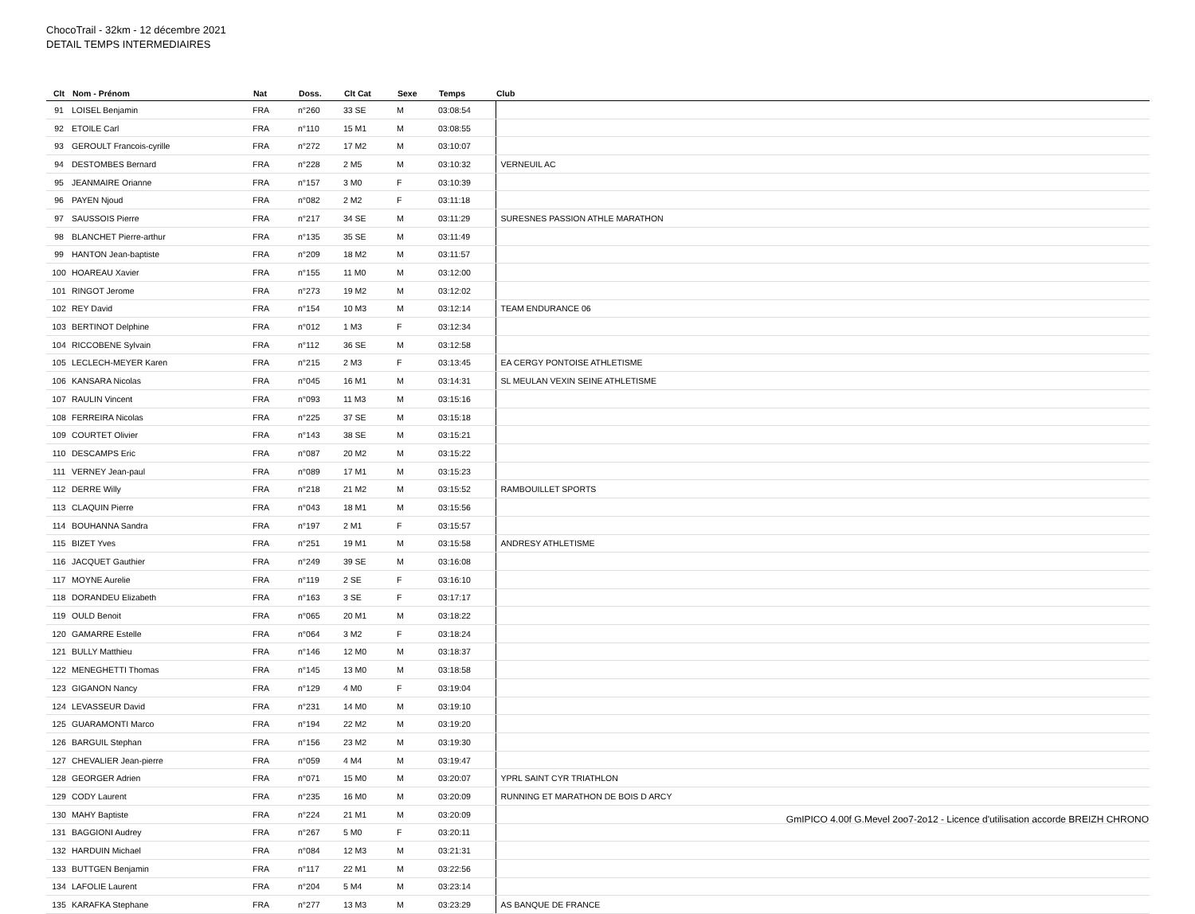ChocoTrail - 32km - 12 décembre 2021
DETAIL TEMPS INTERMEDIAIRES
| Clt | Nom - Prénom | Nat | Doss. | Clt Cat | Sexe | Temps | Club |
| --- | --- | --- | --- | --- | --- | --- | --- |
| 91 | LOISEL Benjamin | FRA | n°260 | 33 SE | M | 03:08:54 | |
| 92 | ETOILE Carl | FRA | n°110 | 15 M1 | M | 03:08:55 | |
| 93 | GEROULT Francois-cyrille | FRA | n°272 | 17 M2 | M | 03:10:07 | |
| 94 | DESTOMBES Bernard | FRA | n°228 | 2 M5 | M | 03:10:32 | VERNEUIL AC |
| 95 | JEANMAIRE Orianne | FRA | n°157 | 3 M0 | F | 03:10:39 | |
| 96 | PAYEN Njoud | FRA | n°082 | 2 M2 | F | 03:11:18 | |
| 97 | SAUSSOIS Pierre | FRA | n°217 | 34 SE | M | 03:11:29 | SURESNES PASSION ATHLE MARATHON |
| 98 | BLANCHET Pierre-arthur | FRA | n°135 | 35 SE | M | 03:11:49 | |
| 99 | HANTON Jean-baptiste | FRA | n°209 | 18 M2 | M | 03:11:57 | |
| 100 | HOAREAU Xavier | FRA | n°155 | 11 M0 | M | 03:12:00 | |
| 101 | RINGOT Jerome | FRA | n°273 | 19 M2 | M | 03:12:02 | |
| 102 | REY David | FRA | n°154 | 10 M3 | M | 03:12:14 | TEAM ENDURANCE 06 |
| 103 | BERTINOT Delphine | FRA | n°012 | 1 M3 | F | 03:12:34 | |
| 104 | RICCOBENE Sylvain | FRA | n°112 | 36 SE | M | 03:12:58 | |
| 105 | LECLECH-MEYER Karen | FRA | n°215 | 2 M3 | F | 03:13:45 | EA CERGY PONTOISE ATHLETISME |
| 106 | KANSARA Nicolas | FRA | n°045 | 16 M1 | M | 03:14:31 | SL MEULAN VEXIN SEINE ATHLETISME |
| 107 | RAULIN Vincent | FRA | n°093 | 11 M3 | M | 03:15:16 | |
| 108 | FERREIRA Nicolas | FRA | n°225 | 37 SE | M | 03:15:18 | |
| 109 | COURTET Olivier | FRA | n°143 | 38 SE | M | 03:15:21 | |
| 110 | DESCAMPS Eric | FRA | n°087 | 20 M2 | M | 03:15:22 | |
| 111 | VERNEY Jean-paul | FRA | n°089 | 17 M1 | M | 03:15:23 | |
| 112 | DERRE Willy | FRA | n°218 | 21 M2 | M | 03:15:52 | RAMBOUILLET SPORTS |
| 113 | CLAQUIN Pierre | FRA | n°043 | 18 M1 | M | 03:15:56 | |
| 114 | BOUHANNA Sandra | FRA | n°197 | 2 M1 | F | 03:15:57 | |
| 115 | BIZET Yves | FRA | n°251 | 19 M1 | M | 03:15:58 | ANDRESY ATHLETISME |
| 116 | JACQUET Gauthier | FRA | n°249 | 39 SE | M | 03:16:08 | |
| 117 | MOYNE Aurelie | FRA | n°119 | 2 SE | F | 03:16:10 | |
| 118 | DORANDEU Elizabeth | FRA | n°163 | 3 SE | F | 03:17:17 | |
| 119 | OULD Benoit | FRA | n°065 | 20 M1 | M | 03:18:22 | |
| 120 | GAMARRE Estelle | FRA | n°064 | 3 M2 | F | 03:18:24 | |
| 121 | BULLY Matthieu | FRA | n°146 | 12 M0 | M | 03:18:37 | |
| 122 | MENEGHETTI Thomas | FRA | n°145 | 13 M0 | M | 03:18:58 | |
| 123 | GIGANON Nancy | FRA | n°129 | 4 M0 | F | 03:19:04 | |
| 124 | LEVASSEUR David | FRA | n°231 | 14 M0 | M | 03:19:10 | |
| 125 | GUARAMONTI Marco | FRA | n°194 | 22 M2 | M | 03:19:20 | |
| 126 | BARGUIL Stephan | FRA | n°156 | 23 M2 | M | 03:19:30 | |
| 127 | CHEVALIER Jean-pierre | FRA | n°059 | 4 M4 | M | 03:19:47 | |
| 128 | GEORGER Adrien | FRA | n°071 | 15 M0 | M | 03:20:07 | YPRL SAINT CYR TRIATHLON |
| 129 | CODY Laurent | FRA | n°235 | 16 M0 | M | 03:20:09 | RUNNING ET MARATHON DE BOIS D ARCY |
| 130 | MAHY Baptiste | FRA | n°224 | 21 M1 | M | 03:20:09 | |
| 131 | BAGGIONI Audrey | FRA | n°267 | 5 M0 | F | 03:20:11 | |
| 132 | HARDUIN Michael | FRA | n°084 | 12 M3 | M | 03:21:31 | |
| 133 | BUTTGEN Benjamin | FRA | n°117 | 22 M1 | M | 03:22:56 | |
| 134 | LAFOLIE Laurent | FRA | n°204 | 5 M4 | M | 03:23:14 | |
| 135 | KARAFKA Stephane | FRA | n°277 | 13 M3 | M | 03:23:29 | AS BANQUE DE FRANCE |
GmIPICO 4.00f G.Mevel 2oo7-2o12 - Licence d'utilisation accorde BREIZH CHRONO